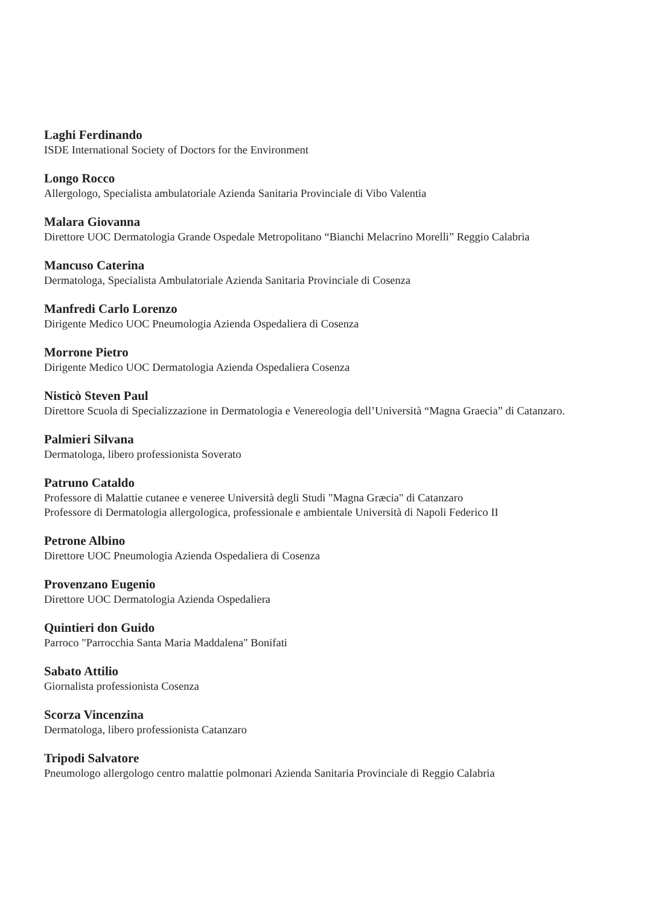Laghi Ferdinando
ISDE International Society of Doctors for the Environment
Longo Rocco
Allergologo, Specialista ambulatoriale Azienda Sanitaria Provinciale di Vibo Valentia
Malara Giovanna
Direttore UOC Dermatologia Grande Ospedale Metropolitano “Bianchi Melacrino Morelli” Reggio Calabria
Mancuso Caterina
Dermatologa, Specialista Ambulatoriale Azienda Sanitaria Provinciale di Cosenza
Manfredi Carlo Lorenzo
Dirigente Medico UOC Pneumologia Azienda Ospedaliera di Cosenza
Morrone Pietro
Dirigente Medico UOC Dermatologia Azienda Ospedaliera Cosenza
Nisticò Steven Paul
Direttore Scuola di Specializzazione in Dermatologia e Venereologia dell’Università “Magna Graecia” di Catanzaro.
Palmieri Silvana
Dermatologa, libero professionista Soverato
Patruno Cataldo
Professore di Malattie cutanee e veneree Università degli Studi "Magna Græcia" di Catanzaro
Professore di Dermatologia allergologica, professionale e ambientale Università di Napoli Federico II
Petrone Albino
Direttore UOC Pneumologia Azienda Ospedaliera di Cosenza
Provenzano Eugenio
Direttore UOC Dermatologia Azienda Ospedaliera
Quintieri don Guido
Parroco "Parrocchia Santa Maria Maddalena" Bonifati
Sabato Attilio
Giornalista professionista Cosenza
Scorza Vincenzina
Dermatologa, libero professionista Catanzaro
Tripodi Salvatore
Pneumologo allergologo centro malattie polmonari Azienda Sanitaria Provinciale di Reggio Calabria